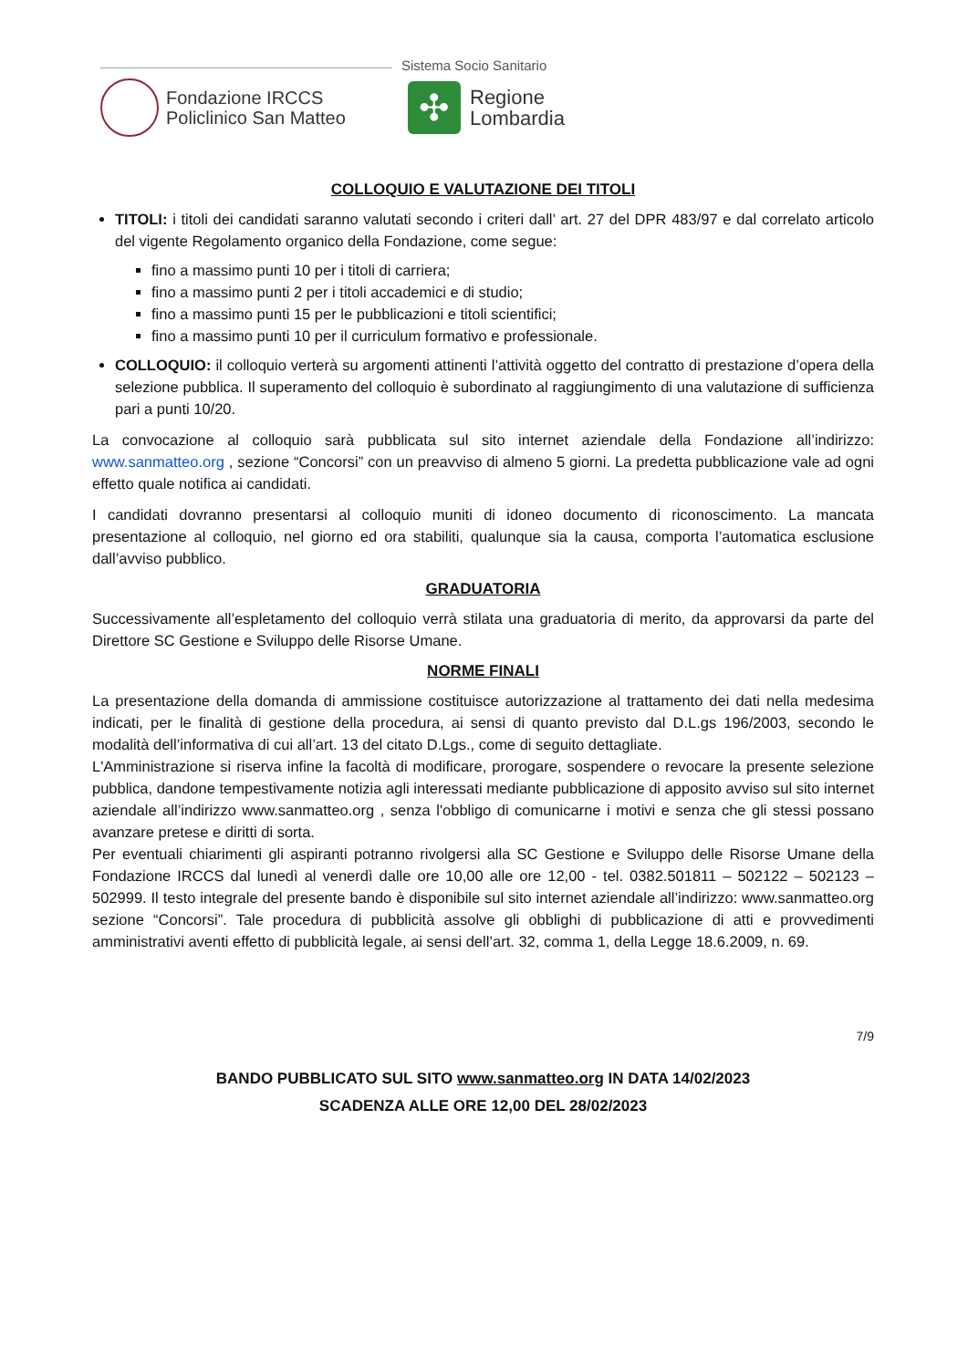Sistema Socio Sanitario
Fondazione IRCCS
Policlinico San Matteo
✣
Regione
Lombardia
COLLOQUIO E VALUTAZIONE DEI TITOLI
TITOLI: i titoli dei candidati saranno valutati secondo i criteri dall’ art. 27 del DPR 483/97 e dal correlato articolo del vigente Regolamento organico della Fondazione, come segue:
fino a massimo punti 10 per i titoli di carriera;
fino a massimo punti 2 per i titoli accademici e di studio;
fino a massimo punti 15 per le pubblicazioni e titoli scientifici;
fino a massimo punti 10 per il curriculum formativo e professionale.
COLLOQUIO: il colloquio verterà su argomenti attinenti l’attività oggetto del contratto di prestazione d’opera della selezione pubblica. Il superamento del colloquio è subordinato al raggiungimento di una valutazione di sufficienza pari a punti 10/20.
La convocazione al colloquio sarà pubblicata sul sito internet aziendale della Fondazione all’indirizzo: www.sanmatteo.org , sezione “Concorsi” con un preavviso di almeno 5 giorni. La predetta pubblicazione vale ad ogni effetto quale notifica ai candidati.
I candidati dovranno presentarsi al colloquio muniti di idoneo documento di riconoscimento. La mancata presentazione al colloquio, nel giorno ed ora stabiliti, qualunque sia la causa, comporta l’automatica esclusione dall’avviso pubblico.
GRADUATORIA
Successivamente all’espletamento del colloquio verrà stilata una graduatoria di merito, da approvarsi da parte del Direttore SC Gestione e Sviluppo delle Risorse Umane.
NORME FINALI
La presentazione della domanda di ammissione costituisce autorizzazione al trattamento dei dati nella medesima indicati, per le finalità di gestione della procedura, ai sensi di quanto previsto dal D.L.gs 196/2003, secondo le modalità dell’informativa di cui all’art. 13 del citato D.Lgs., come di seguito dettagliate.
L'Amministrazione si riserva infine la facoltà di modificare, prorogare, sospendere o revocare la presente selezione pubblica, dandone tempestivamente notizia agli interessati mediante pubblicazione di apposito avviso sul sito internet aziendale all’indirizzo www.sanmatteo.org , senza l'obbligo di comunicarne i motivi e senza che gli stessi possano avanzare pretese e diritti di sorta.
Per eventuali chiarimenti gli aspiranti potranno rivolgersi alla SC Gestione e Sviluppo delle Risorse Umane della Fondazione IRCCS dal lunedì al venerdì dalle ore 10,00 alle ore 12,00 - tel. 0382.501811 – 502122 – 502123 – 502999. Il testo integrale del presente bando è disponibile sul sito internet aziendale all’indirizzo: www.sanmatteo.org sezione “Concorsi”. Tale procedura di pubblicità assolve gli obblighi di pubblicazione di atti e provvedimenti amministrativi aventi effetto di pubblicità legale, ai sensi dell’art. 32, comma 1, della Legge 18.6.2009, n. 69.
7/9
BANDO PUBBLICATO SUL SITO www.sanmatteo.org IN DATA 14/02/2023
SCADENZA ALLE ORE 12,00 DEL 28/02/2023